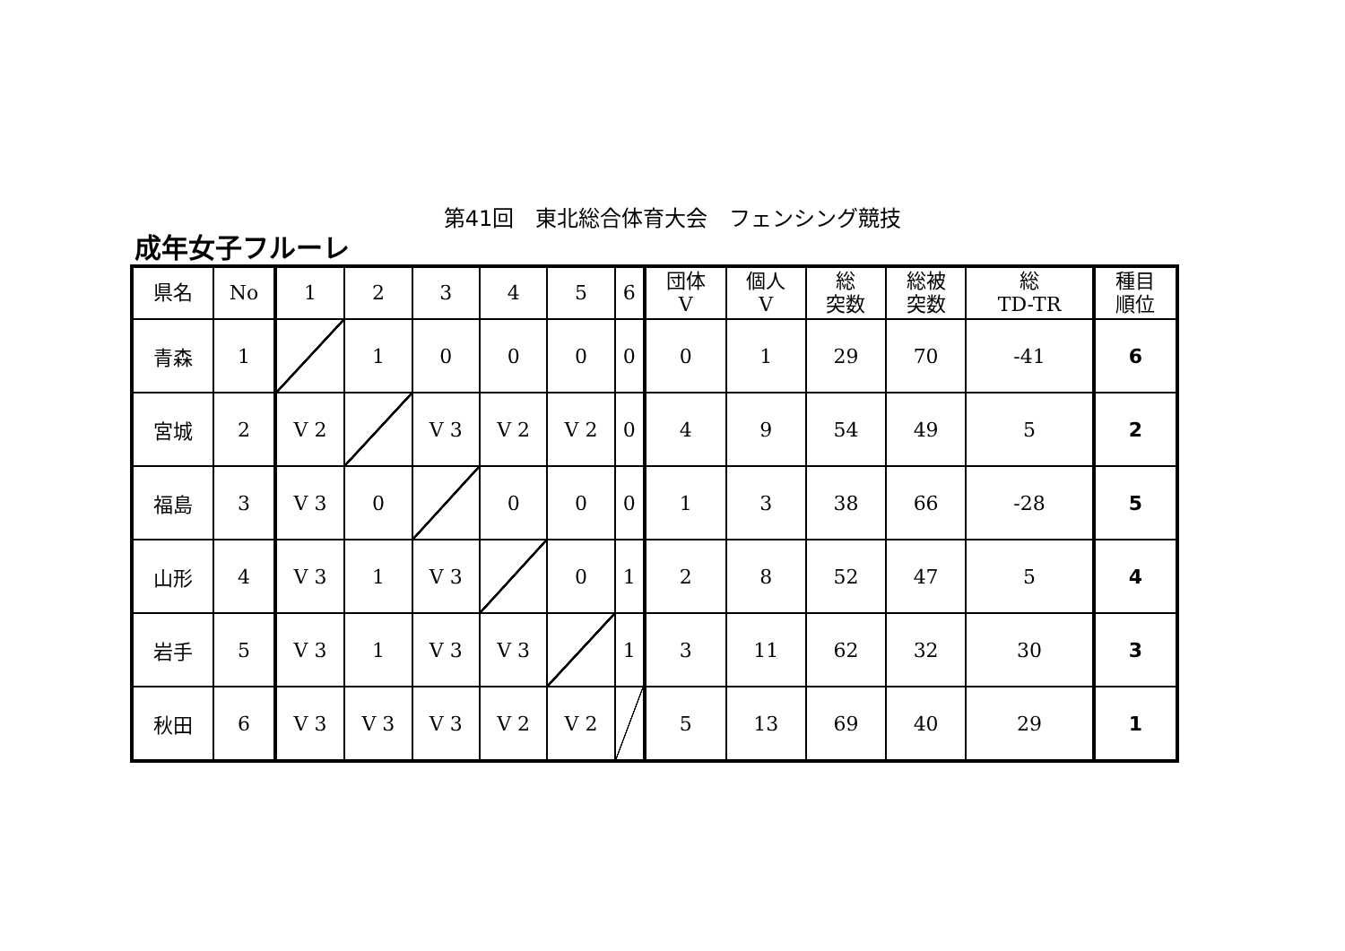第41回　東北総合体育大会　フェンシング競技
成年女子フルーレ
| 県名 | No | 1 | 2 | 3 | 4 | 5 | 6 | 団体 V | 個人 V | 総 突数 | 総被 突数 | 総 TD-TR | 種目 順位 |
| --- | --- | --- | --- | --- | --- | --- | --- | --- | --- | --- | --- | --- | --- |
| 青森 | 1 | | 1 | 0 | 0 | 0 | 0 | 0 | 1 | 29 | 70 | -41 | 6 |
| 宮城 | 2 | V 2 | | V 3 | V 2 | V 2 | 0 | 4 | 9 | 54 | 49 | 5 | 2 |
| 福島 | 3 | V 3 | 0 | | 0 | 0 | 0 | 1 | 3 | 38 | 66 | -28 | 5 |
| 山形 | 4 | V 3 | 1 | V 3 | | 0 | 1 | 2 | 8 | 52 | 47 | 5 | 4 |
| 岩手 | 5 | V 3 | 1 | V 3 | V 3 | | 1 | 3 | 11 | 62 | 32 | 30 | 3 |
| 秋田 | 6 | V 3 | V 3 | V 3 | V 2 | V 2 | | 5 | 13 | 69 | 40 | 29 | 1 |